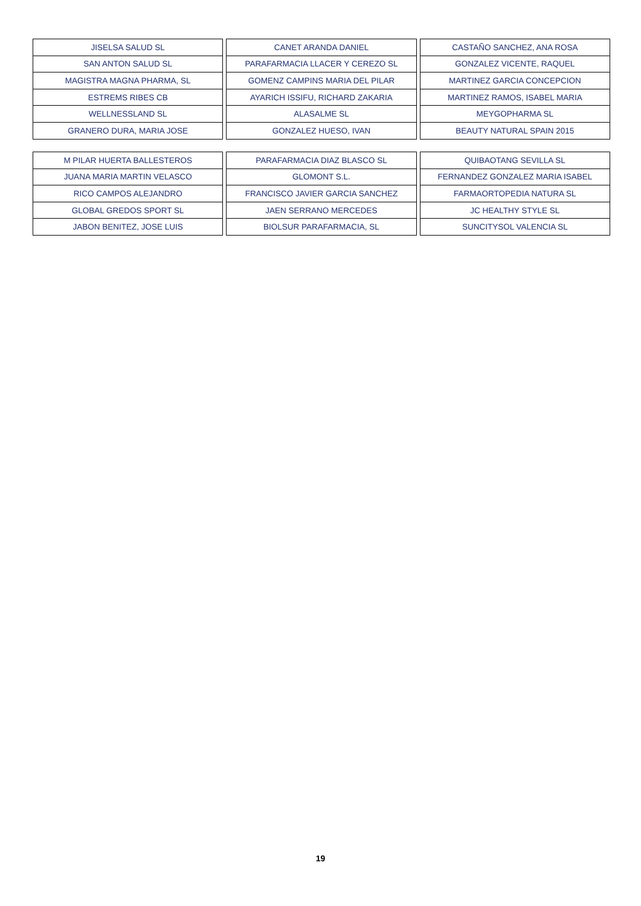| JISELSA SALUD SL | CANET ARANDA DANIEL | CASTAÑO SANCHEZ, ANA ROSA |
| SAN ANTON SALUD SL | PARAFARMACIA LLACER Y CEREZO SL | GONZALEZ VICENTE, RAQUEL |
| MAGISTRA MAGNA PHARMA, SL | GOMENZ CAMPINS MARIA DEL PILAR | MARTINEZ GARCIA CONCEPCION |
| ESTREMS RIBES CB | AYARICH ISSIFU, RICHARD ZAKARIA | MARTINEZ RAMOS, ISABEL MARIA |
| WELLNESSLAND SL | ALASALME SL | MEYGOPHARMA SL |
| GRANERO DURA, MARIA JOSE | GONZALEZ HUESO, IVAN | BEAUTY NATURAL SPAIN 2015 |
| M PILAR HUERTA BALLESTEROS | PARAFARMACIA DIAZ BLASCO SL | QUIBAOTANG SEVILLA SL |
| JUANA MARIA MARTIN VELASCO | GLOMONT S.L. | FERNANDEZ GONZALEZ MARIA ISABEL |
| RICO CAMPOS ALEJANDRO | FRANCISCO JAVIER GARCIA SANCHEZ | FARMAORTOPEDIA NATURA SL |
| GLOBAL GREDOS SPORT SL | JAEN SERRANO MERCEDES | JC HEALTHY STYLE SL |
| JABON BENITEZ, JOSE LUIS | BIOLSUR PARAFARMACIA, SL | SUNCITYSOL VALENCIA SL |
19